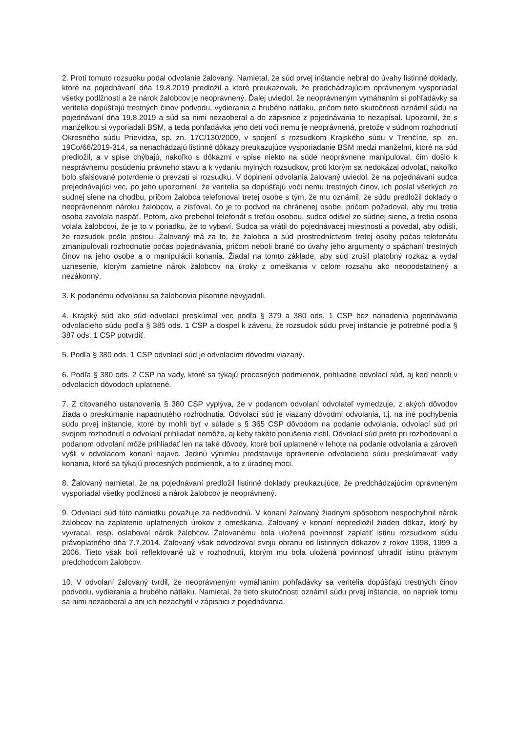2. Proti tomuto rozsudku podal odvolanie žalovaný. Namietal, že súd prvej inštancie nebral do úvahy listinné doklady, ktoré na pojednávaní dňa 19.8.2019 predložil a ktoré preukazovali, že predchádzajúcim oprávneným vysporiadal všetky podlžnosti a že nárok žalobcov je neoprávnený. Ďalej uviedol, že neoprávneným vymáhaním si pohľadávky sa veritelia dopúšťajú trestných činov podvodu, vydierania a hrubého nátlaku, pričom tieto skutočnosti oznámil súdu na pojednávaní dňa 19.8.2019 a súd sa nimi nezaoberal a do zápisnice z pojednávania to nezapísal. Upozornil, že s manželkou si vyporiadali BSM, a teda pohľadávka jeho detí voči nemu je neoprávnená, pretože v súdnom rozhodnutí Okresného súdu Prievidza, sp. zn. 17C/130/2009, v spojení s rozsudkom Krajského súdu v Trenčíne, sp. zn. 19Co/66/2019-314, sa nenachádzajú listinné dôkazy preukazujúce vysporiadanie BSM medzi manželmi, ktoré na súd predložil, a v spise chýbajú, nakoľko s dôkazmi v spise niekto na súde neoprávnene manipuloval, čím došlo k nesprávnemu posúdeniu právneho stavu a k vydaniu mylných rozsudkov, proti ktorým sa nedokázal odvolať, nakoľko bolo sfalšované potvrdenie o prevzatí si rozsudku. V doplnení odvolania žalovaný uviedol, že na pojednávaní sudca prejednávajúci vec, po jeho upozornení, že veritelia sa dopúšťajú voči nemu trestných činov, ich poslal všetkých zo súdnej siene na chodbu, pričom žalobca telefonoval tretej osobe s tým, že mu oznámil, že súdu predložil doklady o neoprávnenom nároku žalobcov, a zisťoval, čo je to podvod na chránenej osobe, pričom požadoval, aby mu tretia osoba zavolala naspäť. Potom, ako prebehol telefonát s treťou osobou, sudca odišiel zo súdnej siene, a tretia osoba volala žalobcovi, že je to v poriadku, že to vybaví. Sudca sa vrátil do pojednávacej miestnosti a povedal, aby odišli, že rozsudok pošle poštou. Žalovaný má za to, že žalobca a súd prostredníctvom tretej osoby počas telefonátu zmanipulovali rozhodnutie počas pojednávania, pričom neboli brané do úvahy jeho argumenty o spáchaní trestných činov na jeho osobe a o manipulácii konania. Žiadal na tomto základe, aby súd zrušil platobný rozkaz a vydal uznesenie, ktorým zamietne nárok žalobcov na úroky z omeškania v celom rozsahu ako neopodstatnený a nezákonný.
3. K podanému odvolaniu sa žalobcovia písomne nevyjadrili.
4. Krajský súd ako súd odvolací preskúmal vec podľa § 379 a 380 ods. 1 CSP bez nariadenia pojednávania odvolacieho súdu podľa § 385 ods. 1 CSP a dospel k záveru, že rozsudok súdu prvej inštancie je potrebné podľa § 387 ods. 1 CSP potvrdiť.
5. Podľa § 380 ods. 1 CSP odvolací súd je odvolacími dôvodmi viazaný.
6. Podľa § 380 ods. 2 CSP na vady, ktoré sa týkajú procesných podmienok, prihliadne odvolací súd, aj keď neboli v odvolacích dôvodoch uplatnené.
7. Z citovaného ustanovenia § 380 CSP vyplýva, že v podanom odvolaní odvolateľ vymedzuje, z akých dôvodov žiada o preskúmanie napadnutého rozhodnutia. Odvolací súd je viazaný dôvodmi odvolania, t.j. na iné pochybenia súdu prvej inštancie, ktoré by mohli byť v súlade s § 365 CSP dôvodom na podanie odvolania, odvolací súd pri svojom rozhodnutí o odvolaní prihliadať nemôže, aj keby takéto porušenia zistil. Odvolací súd preto pri rozhodovaní o podanom odvolaní môže prihliadať len na také dôvody, ktoré boli uplatnené v lehote na podanie odvolania a zároveň vyšli v odvolacom konaní najavo. Jedinú výnimku predstavuje oprávnenie odvolacieho súdu preskúmavať vady konania, ktoré sa týkajú procesných podmienok, a to z úradnej moci.
8. Žalovaný namietal, že na pojednávaní predložil listinné doklady preukazujúce, že predchádzajúcim oprávneným vysporiadal všetky podlžnosti a nárok žalobcov je neoprávnený.
9. Odvolací súd túto námietku považuje za nedôvodnú. V konaní žalovaný žiadnym spôsobom nespochybnil nárok žalobcov na zaplatenie uplatnených úrokov z omeškania. Žalovaný v konaní nepredložil žiaden dôkaz, ktorý by vyvracal, resp. oslaboval nárok žalobcov. Žalovanému bola uložená povinnosť zaplatiť istinu rozsudkom súdu právoplatného dňa 7.7.2014. Žalovaný však odvodzoval svoju obranu od listinných dôkazov z rokov 1998, 1999 a 2006. Tieto však boli reflektované už v rozhodnutí, ktorým mu bola uložená povinnosť uhradiť istinu právnym predchodcom žalobcov.
10. V odvolaní žalovaný tvrdil, že neoprávneným vymáhaním pohľadávky sa veritelia dopúšťajú trestných činov podvodu, vydierania a hrubého nátlaku. Namietal, že tieto skutočnosti oznámil súdu prvej inštancie, no napriek tomu sa nimi nezaoberal a ani ich nezachytil v zápisnici z pojednávania.